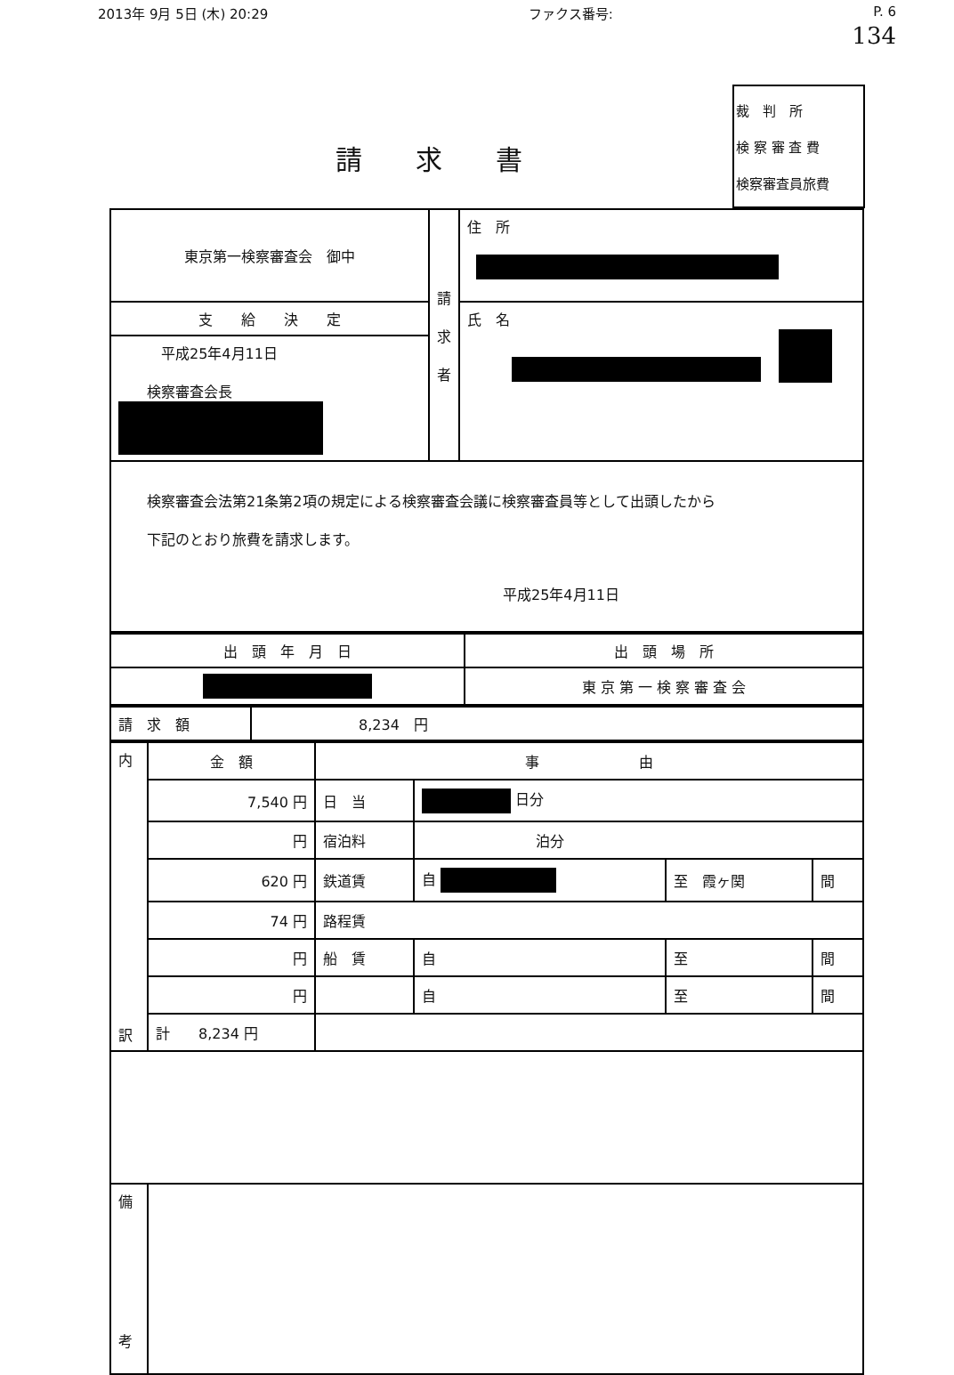2013年 9月 5日 (木) 20:29 ファクス番号: P. 6
134
請求書
裁　判　所
検 察 審 査 費
検察審査員旅費
| 東京第一検察審査会 御中 | 請 求 者 | 住 所 |
| 支 給 決 定 | | 氏 名 |
| 平成25年4月11日 検察審査会長 | | |
| 検察審査会法第21条第2項の規定による検察審査会議に検察審査員等として出頭したから 下記のとおり旅費を請求します。 平成25年4月11日 | | |
| 出 頭 年 月 日 | 出 頭 場 所 |
| --- | --- |
| | 東 京 第 一 検 察 審 査 会 |
| 請 求 額 | 8,234 円 |
| 内 訳 | 金 額 | 事 由 | | | |
| | 7,540 円 | 日 当 | 日分 | | |
| | 円 | 宿泊料 | 泊分 | | |
| | 620 円 | 鉄道賃 | 自 | 至 霞ヶ関 | 間 |
| | 74 円 | 路程賃 | | | |
| | 円 | 船 賃 | 自 | 至 | 間 |
| | 円 | | 自 | 至 | 間 |
| | 計 8,234 円 | | | | |
| 備 考 | | | | | |